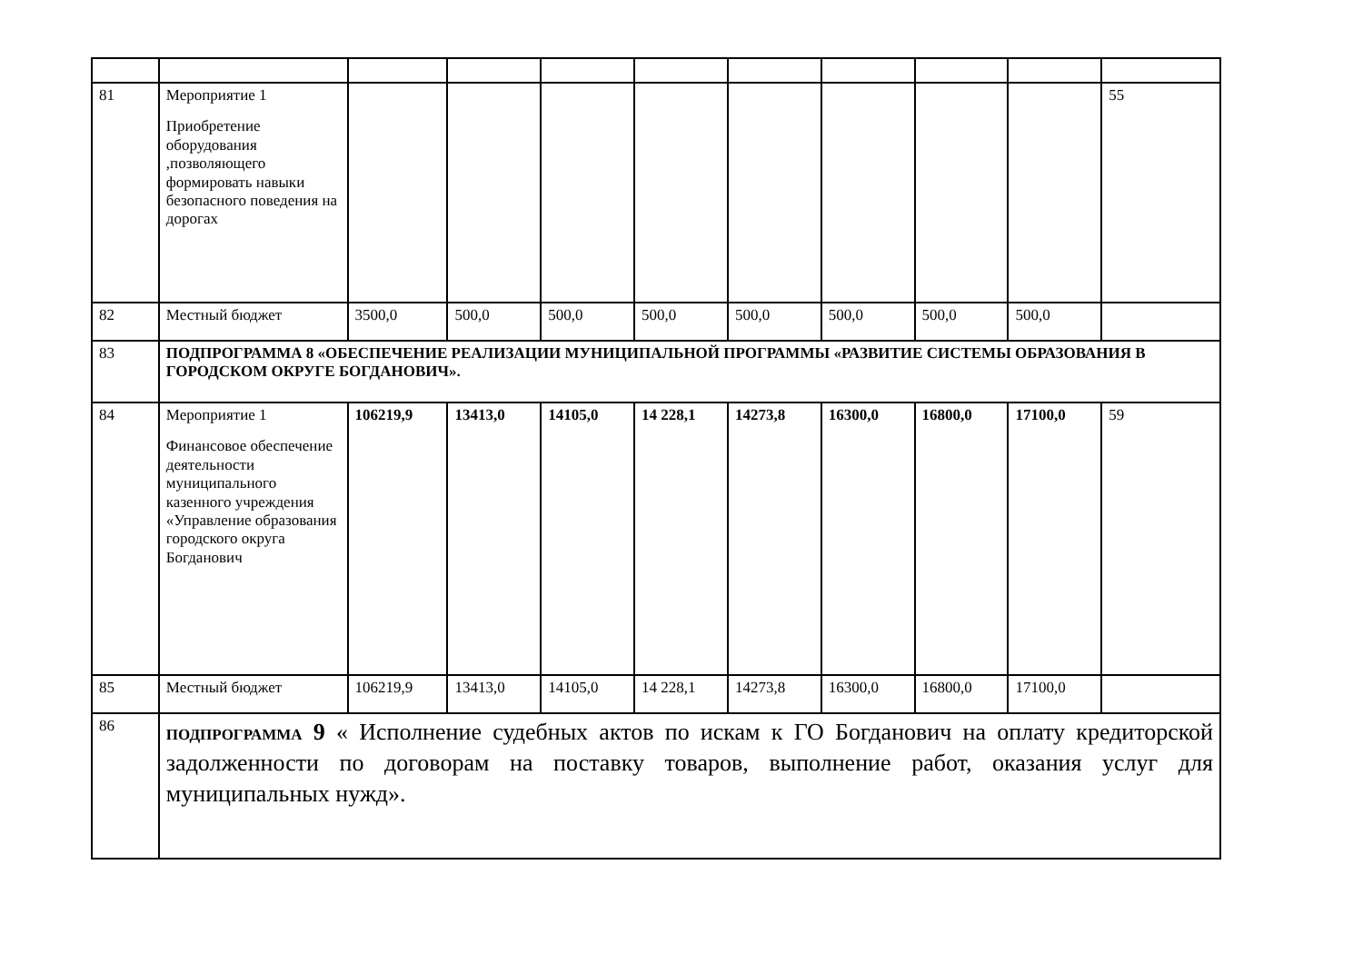| 81 | Мероприятие 1 Приобретение оборудования ,позволяющего формировать навыки безопасного поведения на дорогах | | | | | | | | | 55 |
| 82 | Местный бюджет | 3500,0 | 500,0 | 500,0 | 500,0 | 500,0 | 500,0 | 500,0 | 500,0 | |
| 83 | ПОДПРОГРАММА 8 «ОБЕСПЕЧЕНИЕ РЕАЛИЗАЦИИ МУНИЦИПАЛЬНОЙ ПРОГРАММЫ «РАЗВИТИЕ СИСТЕМЫ ОБРАЗОВАНИЯ В ГОРОДСКОМ ОКРУГЕ БОГДАНОВИЧ». | | | | | | | | | |
| 84 | Мероприятие 1 Финансовое обеспечение деятельности муниципального казенного учреждения «Управление образования городского округа Богданович | 106219,9 | 13413,0 | 14105,0 | 14 228,1 | 14273,8 | 16300,0 | 16800,0 | 17100,0 | 59 |
| 85 | Местный бюджет | 106219,9 | 13413,0 | 14105,0 | 14 228,1 | 14273,8 | 16300,0 | 16800,0 | 17100,0 | |
| 86 | ПОДПРОГРАММА 9 « Исполнение судебных актов по искам к ГО Богданович на оплату кредиторской задолженности по договорам на поставку товаров, выполнение работ, оказания услуг для муниципальных нужд». | | | | | | | | | |